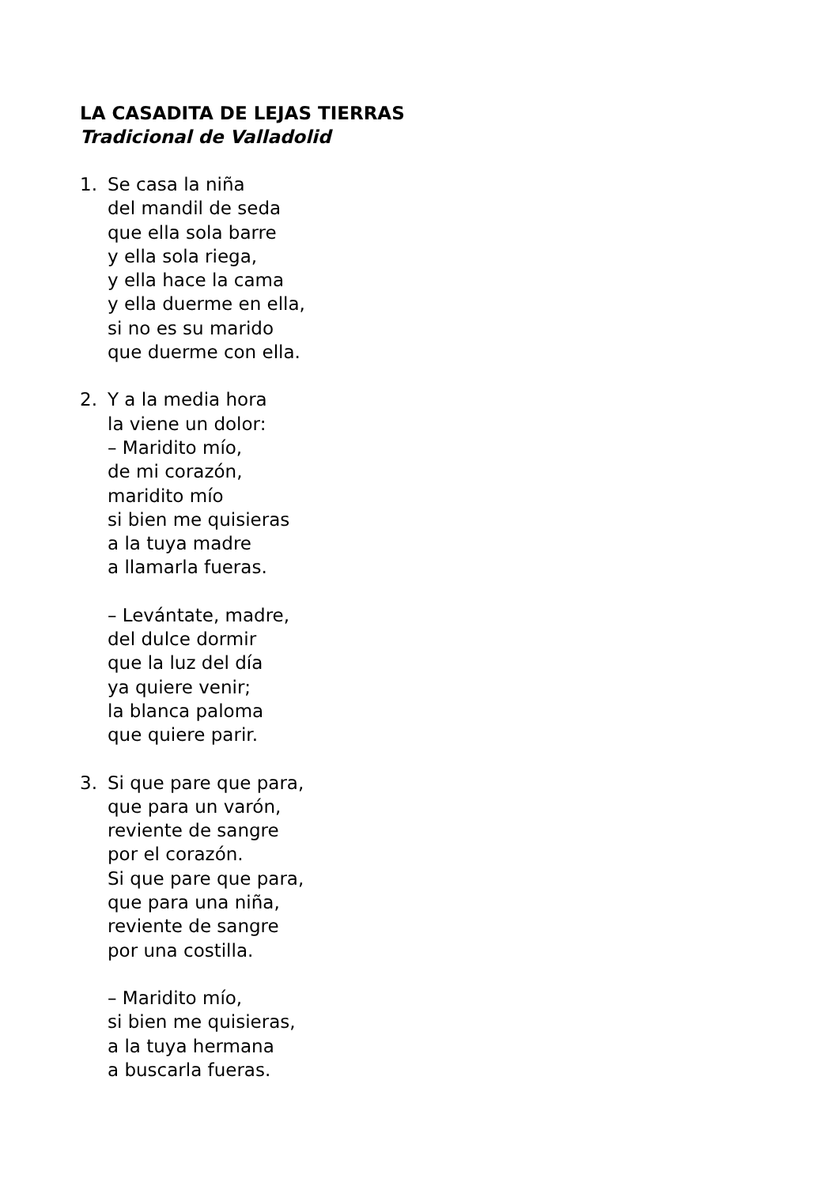LA CASADITA DE LEJAS TIERRAS
Tradicional de Valladolid
1. Se casa la niña
del mandil de seda
que ella sola barre
y ella sola riega,
y ella hace la cama
y ella duerme en ella,
si no es su marido
que duerme con ella.
2. Y a la media hora
la viene un dolor:
– Maridito mío,
de mi corazón,
maridito mío
si bien me quisieras
a la tuya madre
a llamarla fueras.
– Levántate, madre,
del dulce dormir
que la luz del día
ya quiere venir;
la blanca paloma
que quiere parir.
3. Si que pare que para,
que para un varón,
reviente de sangre
por el corazón.
Si que pare que para,
que para una niña,
reviente de sangre
por una costilla.
– Maridito mío,
si bien me quisieras,
a la tuya hermana
a buscarla fueras.